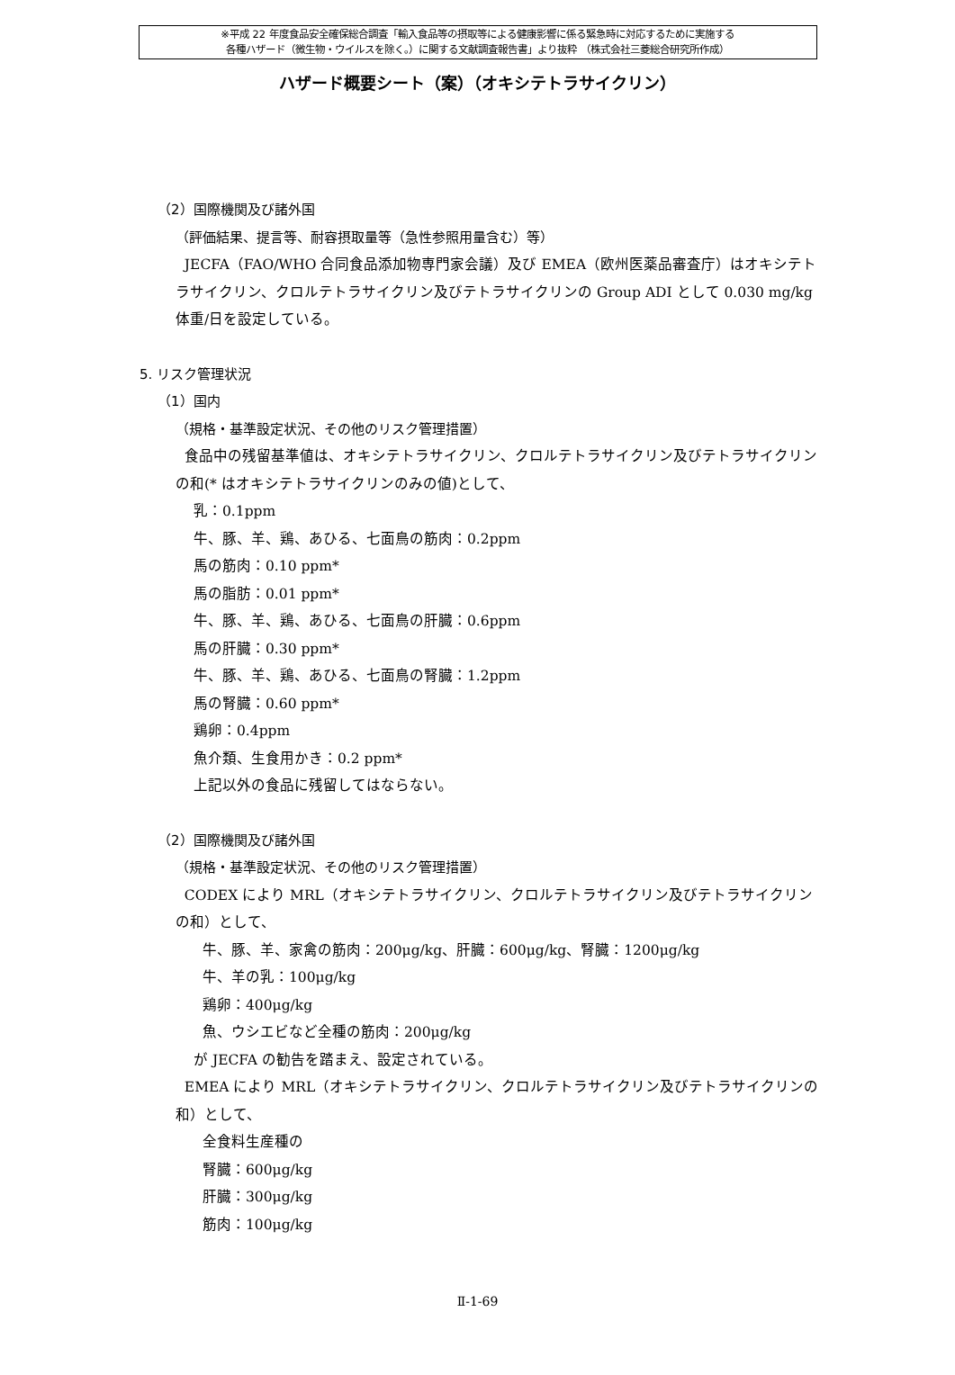※平成 22 年度食品安全確保総合調査「輸入食品等の摂取等による健康影響に係る緊急時に対応するために実施する
各種ハザード（微生物・ウイルスを除く。）に関する文献調査報告書」より抜粋 （株式会社三菱総合研究所作成）
ハザード概要シート（案）（オキシテトラサイクリン）
（2）国際機関及び諸外国
（評価結果、提言等、耐容摂取量等（急性参照用量含む）等）
JECFA（FAO/WHO 合同食品添加物専門家会議）及び EMEA（欧州医薬品審査庁）はオキシテトラサイクリン、クロルテトラサイクリン及びテトラサイクリンの Group ADI として 0.030 mg/kg 体重/日を設定している。
5. リスク管理状況
（1）国内
（規格・基準設定状況、その他のリスク管理措置）
食品中の残留基準値は、オキシテトラサイクリン、クロルテトラサイクリン及びテトラサイクリンの和(* はオキシテトラサイクリンのみの値)として、
乳：0.1ppm
牛、豚、羊、鶏、あひる、七面鳥の筋肉：0.2ppm
馬の筋肉：0.10 ppm*
馬の脂肪：0.01 ppm*
牛、豚、羊、鶏、あひる、七面鳥の肝臓：0.6ppm
馬の肝臓：0.30 ppm*
牛、豚、羊、鶏、あひる、七面鳥の腎臓：1.2ppm
馬の腎臓：0.60 ppm*
鶏卵：0.4ppm
魚介類、生食用かき：0.2 ppm*
上記以外の食品に残留してはならない。
（2）国際機関及び諸外国
（規格・基準設定状況、その他のリスク管理措置）
CODEX により MRL（オキシテトラサイクリン、クロルテトラサイクリン及びテトラサイクリンの和）として、
牛、豚、羊、家禽の筋肉：200μg/kg、肝臓：600μg/kg、腎臓：1200μg/kg
牛、羊の乳：100μg/kg
鶏卵：400μg/kg
魚、ウシエビなど全種の筋肉：200μg/kg
が JECFA の勧告を踏まえ、設定されている。
EMEA により MRL（オキシテトラサイクリン、クロルテトラサイクリン及びテトラサイクリンの和）として、
全食料生産種の
腎臓：600μg/kg
肝臓：300μg/kg
筋肉：100μg/kg
Ⅱ-1-69